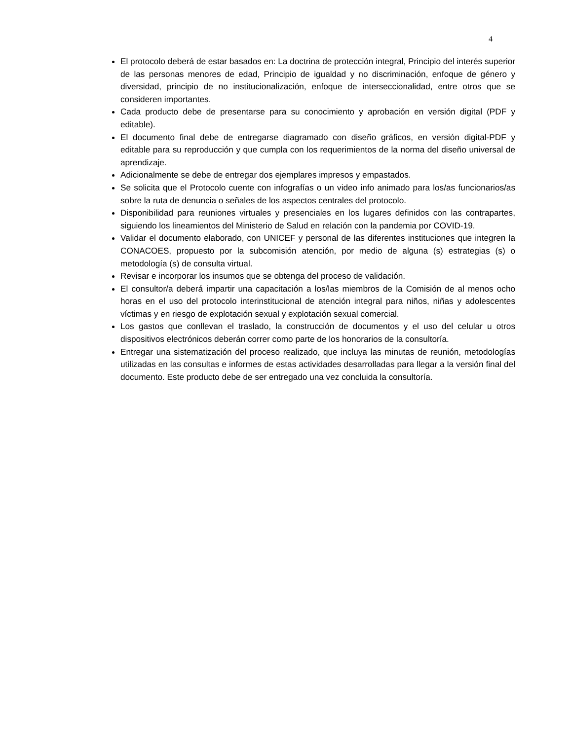4
El protocolo deberá de estar basados en: La doctrina de protección integral, Principio del interés superior de las personas menores de edad, Principio de igualdad y no discriminación, enfoque de género y diversidad, principio de no institucionalización, enfoque de interseccionalidad, entre otros que se consideren importantes.
Cada producto debe de presentarse para su conocimiento y aprobación en versión digital (PDF y editable).
El documento final debe de entregarse diagramado con diseño gráficos, en versión digital-PDF y editable para su reproducción y que cumpla con los requerimientos de la norma del diseño universal de aprendizaje.
Adicionalmente se debe de entregar dos ejemplares impresos y empastados.
Se solicita que el Protocolo cuente con infografías o un video info animado para los/as funcionarios/as sobre la ruta de denuncia o señales de los aspectos centrales del protocolo.
Disponibilidad para reuniones virtuales y presenciales en los lugares definidos con las contrapartes, siguiendo los lineamientos del Ministerio de Salud en relación con la pandemia por COVID-19.
Validar el documento elaborado, con UNICEF y personal de las diferentes instituciones que integren la CONACOES, propuesto por la subcomisión atención, por medio de alguna (s) estrategias (s) o metodología (s) de consulta virtual.
Revisar e incorporar los insumos que se obtenga del proceso de validación.
El consultor/a deberá impartir una capacitación a los/las miembros de la Comisión de al menos ocho horas en el uso del protocolo interinstitucional de atención integral para niños, niñas y adolescentes víctimas y en riesgo de explotación sexual y explotación sexual comercial.
Los gastos que conllevan el traslado, la construcción de documentos y el uso del celular u otros dispositivos electrónicos deberán correr como parte de los honorarios de la consultoría.
Entregar una sistematización del proceso realizado, que incluya las minutas de reunión, metodologías utilizadas en las consultas e informes de estas actividades desarrolladas para llegar a la versión final del documento. Este producto debe de ser entregado una vez concluida la consultoría.